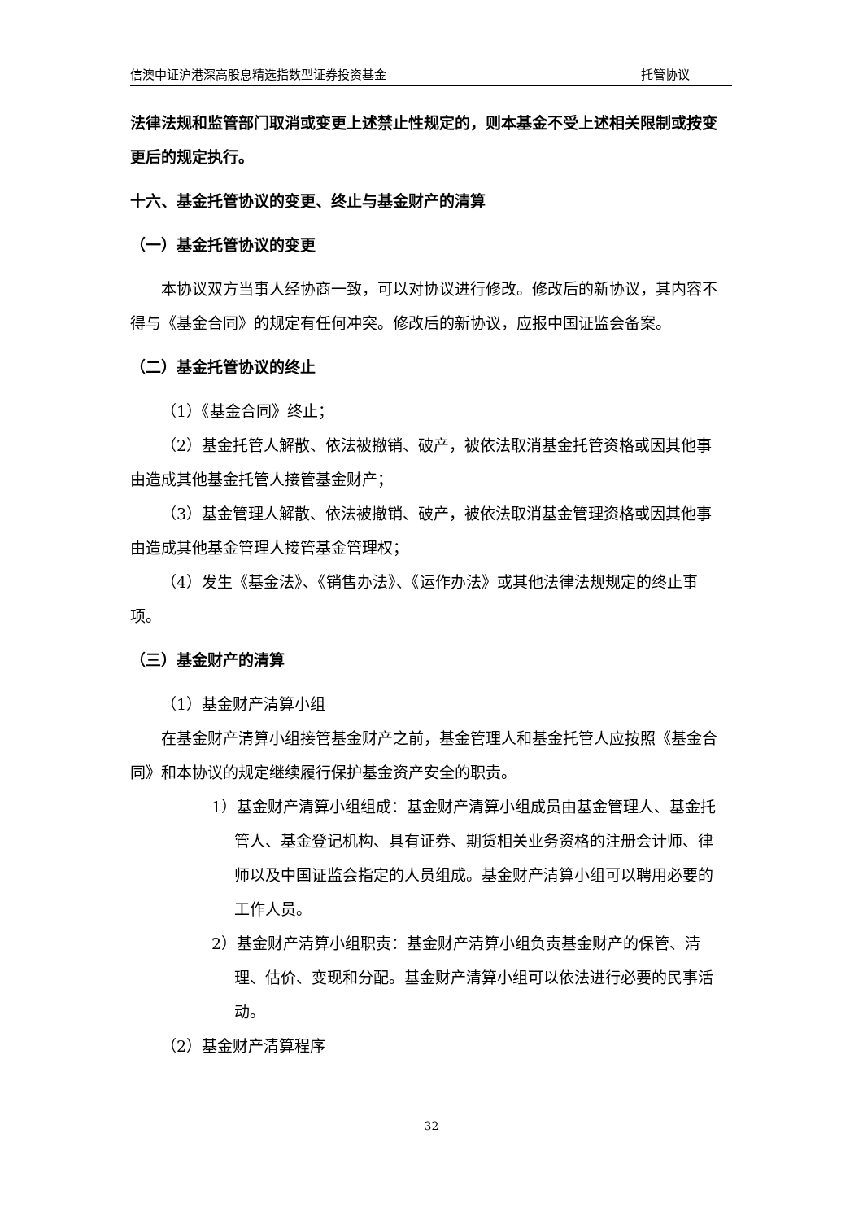信澳中证沪港深高股息精选指数型证券投资基金 托管协议
法律法规和监管部门取消或变更上述禁止性规定的，则本基金不受上述相关限制或按变更后的规定执行。
十六、基金托管协议的变更、终止与基金财产的清算
（一）基金托管协议的变更
本协议双方当事人经协商一致，可以对协议进行修改。修改后的新协议，其内容不得与《基金合同》的规定有任何冲突。修改后的新协议，应报中国证监会备案。
（二）基金托管协议的终止
（1）《基金合同》终止；
（2）基金托管人解散、依法被撤销、破产，被依法取消基金托管资格或因其他事由造成其他基金托管人接管基金财产；
（3）基金管理人解散、依法被撤销、破产，被依法取消基金管理资格或因其他事由造成其他基金管理人接管基金管理权；
（4）发生《基金法》、《销售办法》、《运作办法》或其他法律法规规定的终止事项。
（三）基金财产的清算
（1）基金财产清算小组
在基金财产清算小组接管基金财产之前，基金管理人和基金托管人应按照《基金合同》和本协议的规定继续履行保护基金资产安全的职责。
1）基金财产清算小组组成：基金财产清算小组成员由基金管理人、基金托管人、基金登记机构、具有证券、期货相关业务资格的注册会计师、律师以及中国证监会指定的人员组成。基金财产清算小组可以聘用必要的工作人员。
2）基金财产清算小组职责：基金财产清算小组负责基金财产的保管、清理、估价、变现和分配。基金财产清算小组可以依法进行必要的民事活动。
（2）基金财产清算程序
32